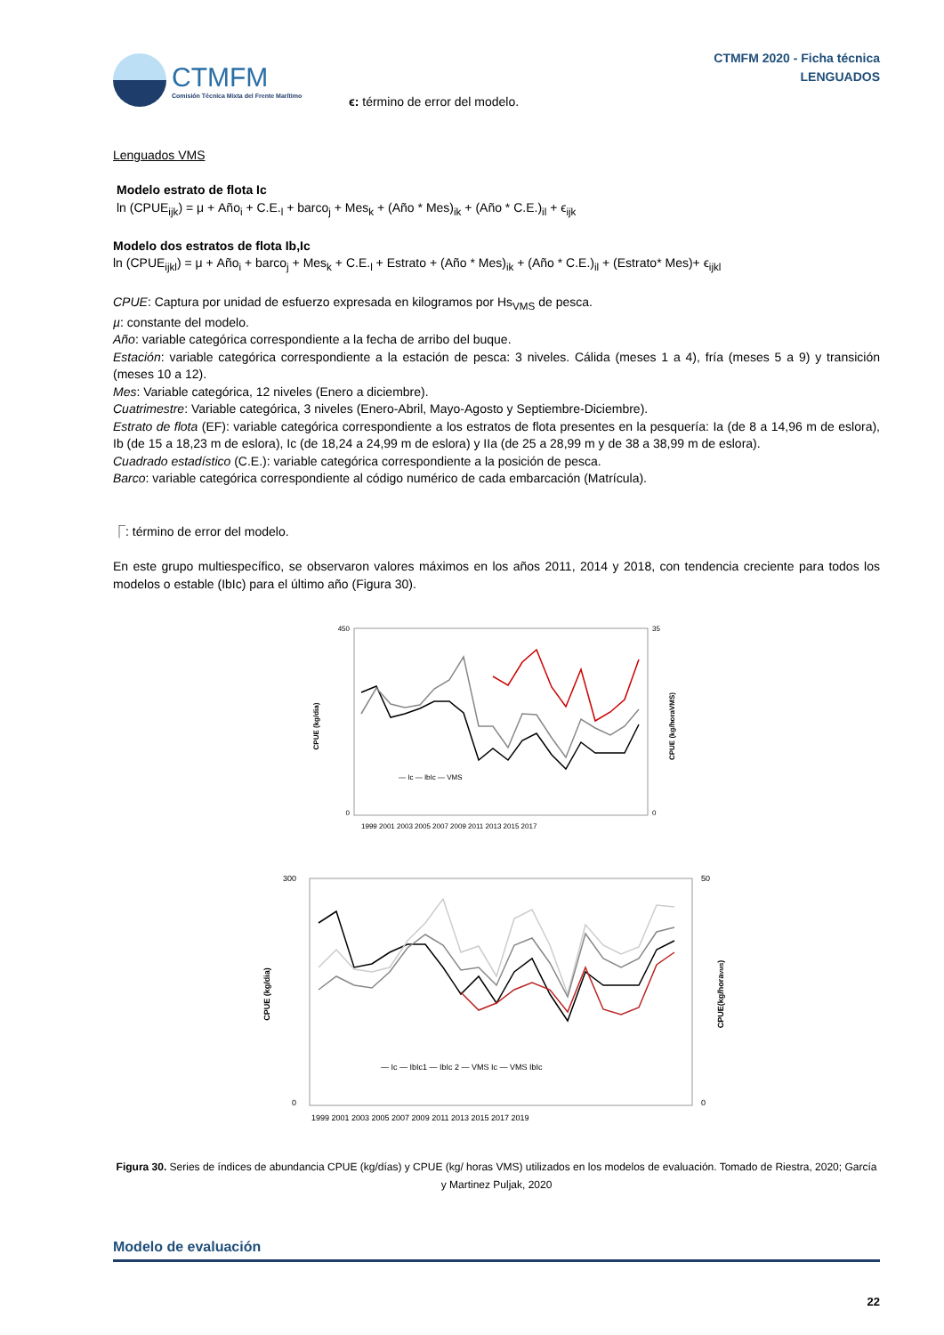CTMFM
Comisión Técnica Mixta del Frente Marítimo
CTMFM 2020 - Ficha técnica
LENGUADOS
ϵ: término de error del modelo.
Lenguados VMS
Modelo estrato de flota Ic
ln (CPUE<sub>ijk</sub>) = μ + Año<sub>i</sub> + C.E.<sub>l</sub> + barco<sub>j</sub> + Mes<sub>k</sub> + (Año * Mes)<sub>ik</sub> + (Año * C.E.)<sub>il</sub> + ϵ<sub>ijk</sub>
Modelo dos estratos de flota Ib,Ic
ln (CPUE<sub>ijkl</sub>) = μ + Año<sub>i</sub> + barco<sub>j</sub> + Mes<sub>k</sub> + C.E.<sub>l</sub> + Estrato + (Año * Mes)<sub>ik</sub> + (Año * C.E.)<sub>il</sub> + (Estrato* Mes)+ ϵ<sub>ijkl</sub>
CPUE: Captura por unidad de esfuerzo expresada en kilogramos por Hs<sub>VMS</sub> de pesca.
µ: constante del modelo.
Año: variable categórica correspondiente a la fecha de arribo del buque.
Estación: variable categórica correspondiente a la estación de pesca: 3 niveles. Cálida (meses 1 a 4), fría (meses 5 a 9) y transición (meses 10 a 12).
Mes: Variable categórica, 12 niveles (Enero a diciembre).
Cuatrimestre: Variable categórica, 3 niveles (Enero-Abril, Mayo-Agosto y Septiembre-Diciembre).
Estrato de flota (EF): variable categórica correspondiente a los estratos de flota presentes en la pesquería: Ia (de 8 a 14,96 m de eslora), Ib (de 15 a 18,23 m de eslora), Ic (de 18,24 a 24,99 m de eslora) y IIa (de 25 a 28,99 m y de 38 a 38,99 m de eslora).
Cuadrado estadístico (C.E.): variable categórica correspondiente a la posición de pesca.
Barco: variable categórica correspondiente al código numérico de cada embarcación (Matrícula).
⎾: término de error del modelo.
En este grupo multiespecífico, se observaron valores máximos en los años 2011, 2014 y 2018, con tendencia creciente para todos los modelos o estable (IbIc) para el último año (Figura 30).
450
0
35
0
CPUE (kg/dia)
CPUE (kg/horaVMS)
— Ic — IbIc — VMS
1999 2001 2003 2005 2007 2009 2011 2013 2015 2017
300
0
50
0
CPUE (kg/dia)
CPUE(kg/horaVMS)
— Ic — IbIc1 — IbIc 2 — VMS Ic — VMS IbIc
1999 2001 2003 2005 2007 2009 2011 2013 2015 2017 2019
Figura 30. Series de índices de abundancia CPUE (kg/días) y CPUE (kg/ horas VMS) utilizados en los modelos de evaluación. Tomado de Riestra, 2020; García y Martinez Puljak, 2020
Modelo de evaluación
22